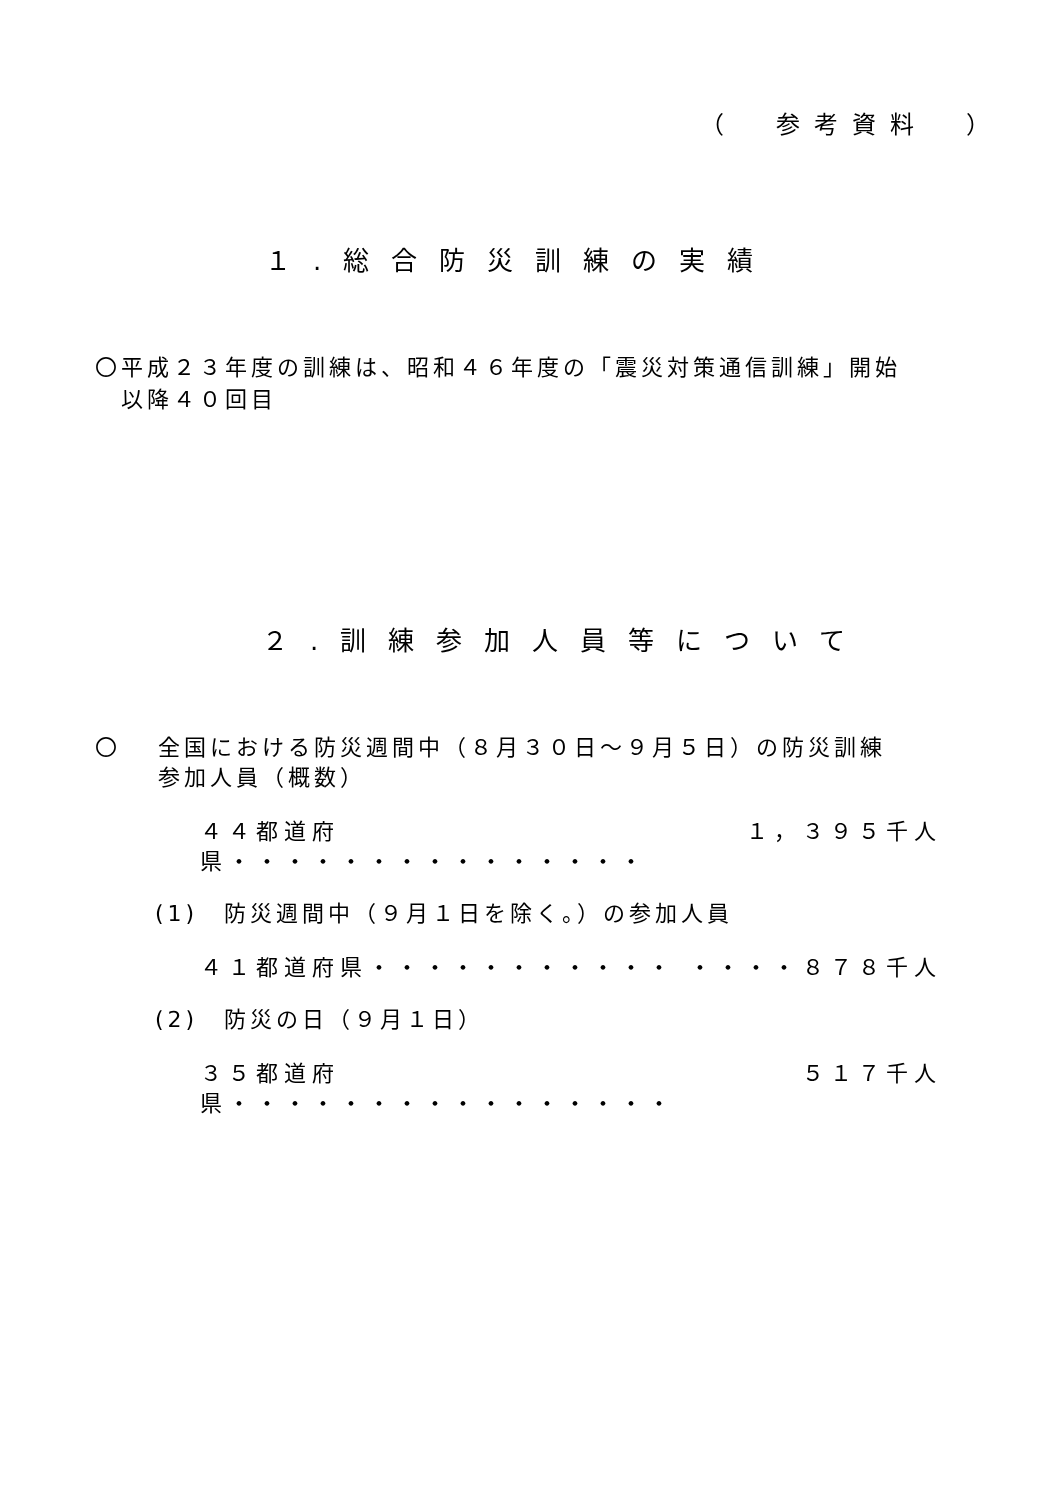（　参考資料　）
１.総合防災訓練の実績
〇平成２３年度の訓練は、昭和４６年度の「震災対策通信訓練」開始
　以降４０回目
２.訓練参加人員等について
〇　 全国における防災週間中（８月３０日～９月５日）の防災訓練
　　 参加人員（概数）
４４都道府県・・・・・・・・・・・・・・・ １，３９５千人
(1)　防災週間中（９月１日を除く。）の参加人員
４１都道府県・・・・・・・・・・・ ・・・・ ８７８千人
(2)　防災の日（９月１日）
３５都道府県・・・・・・・・・・・・・・・・ ５１７千人